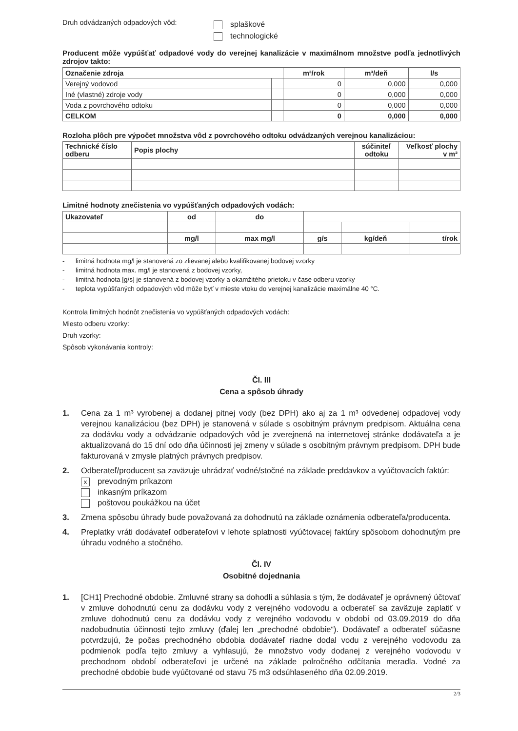Druh odvádzaných odpadových vôd:
splaškové
technologické
Producent môže vypúšťať odpadové vody do verejnej kanalizácie v maximálnom množstve podľa jednotlivých zdrojov takto:
| Označenie zdroja | | m³/rok | m³/deň | l/s |
| Verejný vodovod | | 0 | 0,000 | 0,000 |
| Iné (vlastné) zdroje vody | | 0 | 0,000 | 0,000 |
| Voda z povrchového odtoku | | 0 | 0,000 | 0,000 |
| CELKOM | | 0 | 0,000 | 0,000 |
Rozloha plôch pre výpočet množstva vôd z povrchového odtoku odvádzaných verejnou kanalizáciou:
| Technické číslo odberu | Popis plochy | súčiniteľ odtoku | Veľkosť plochy v m² |
| --- | --- | --- | --- |
Limitné hodnoty znečistenia vo vypúšťaných odpadových vodách:
| Ukazovateľ | od | do | | | |
| | mg/l | max mg/l | g/s | kg/deň | t/rok |
- limitná hodnota mg/l je stanovená zo zlievanej alebo kvalifikovanej bodovej vzorky
- limitná hodnota max. mg/l je stanovená z bodovej vzorky,
- limitná hodnota [g/s] je stanovená z bodovej vzorky a okamžitého prietoku v čase odberu vzorky
- teplota vypúšťaných odpadových vôd môže byť v mieste vtoku do verejnej kanalizácie maximálne 40 °C.
Kontrola limitných hodnôt znečistenia vo vypúšťaných odpadových vodách:
Miesto odberu vzorky:
Druh vzorky:
Spôsob vykonávania kontroly:
Čl. III
Cena a spôsob úhrady
1. Cena za 1 m³ vyrobenej a dodanej pitnej vody (bez DPH) ako aj za 1 m³ odvedenej odpadovej vody verejnou kanalizáciou (bez DPH) je stanovená v súlade s osobitným právnym predpisom. Aktuálna cena za dodávku vody a odvádzanie odpadových vôd je zverejnená na internetovej stránke dodávateľa a je aktualizovaná do 15 dní odo dňa účinnosti jej zmeny v súlade s osobitným právnym predpisom. DPH bude fakturovaná v zmysle platných právnych predpisov.
2. Odberateľ/producent sa zaväzuje uhrádzať vodné/stočné na základe preddavkov a vyúčtovacích faktúr:
xprevodným príkazom
inkasným príkazom
poštovou poukážkou na účet
3. Zmena spôsobu úhrady bude považovaná za dohodnutú na základe oznámenia odberateľa/producenta.
4. Preplatky vráti dodávateľ odberateľovi v lehote splatnosti vyúčtovacej faktúry spôsobom dohodnutým pre úhradu vodného a stočného.
Čl. IV
Osobitné dojednania
1. [CH1] Prechodné obdobie. Zmluvné strany sa dohodli a súhlasia s tým, že dodávateľ je oprávnený účtovať v zmluve dohodnutú cenu za dodávku vody z verejného vodovodu a odberateľ sa zaväzuje zaplatiť v zmluve dohodnutú cenu za dodávku vody z verejného vodovodu v období od 03.09.2019 do dňa nadobudnutia účinnosti tejto zmluvy (ďalej len „prechodné obdobie“). Dodávateľ a odberateľ súčasne potvrdzujú, že počas prechodného obdobia dodávateľ riadne dodal vodu z verejného vodovodu za podmienok podľa tejto zmluvy a vyhlasujú, že množstvo vody dodanej z verejného vodovodu v prechodnom období odberateľovi je určené na základe polročného odčítania meradla. Vodné za prechodné obdobie bude vyúčtované od stavu 75 m3 odsúhlaseného dňa 02.09.2019.
2/3